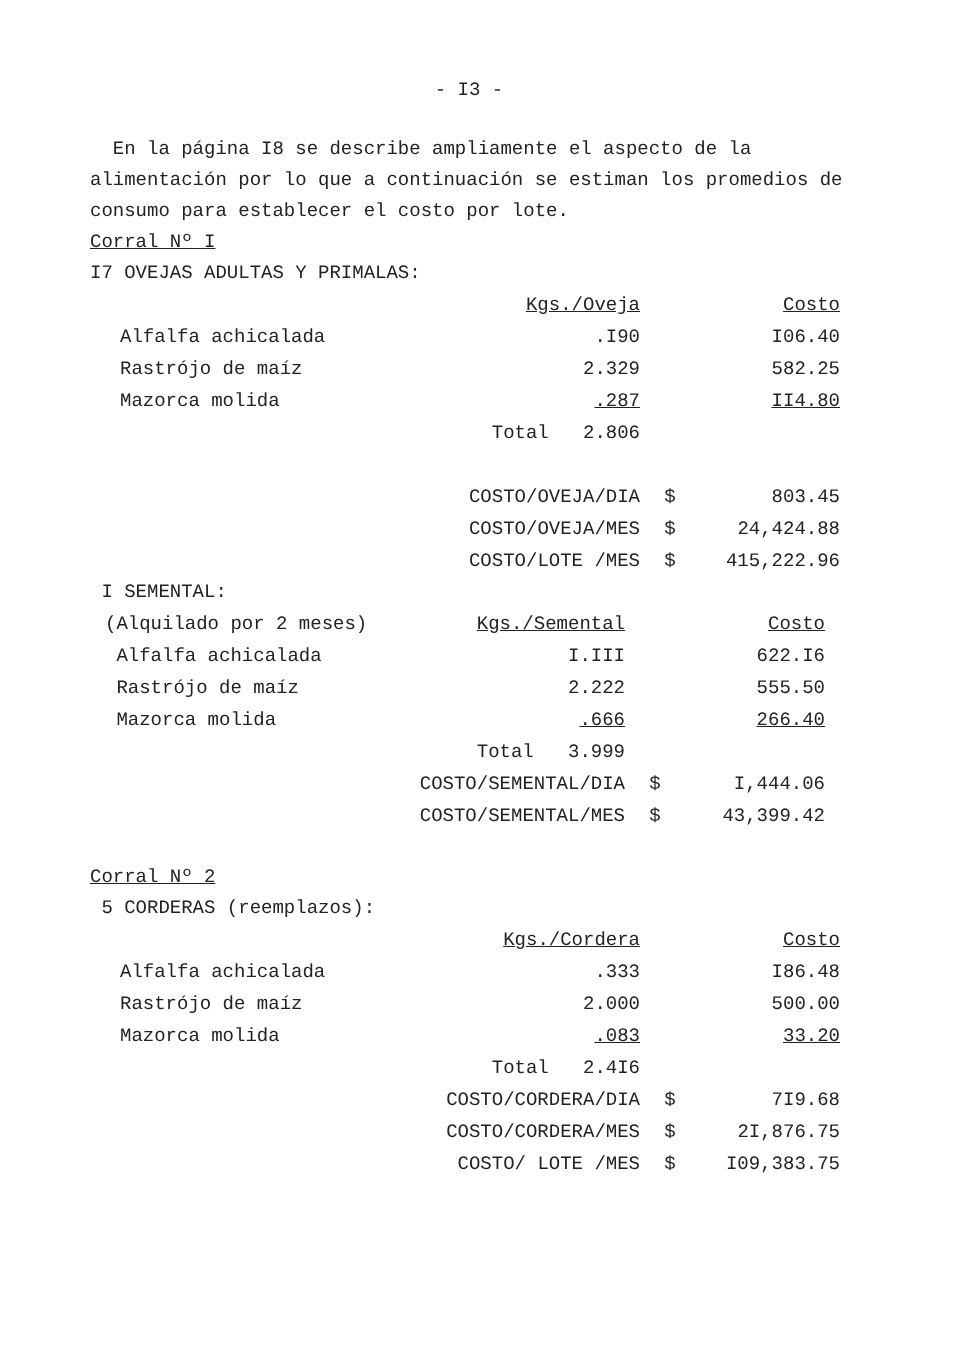- I3 -
En la página I8 se describe ampliamente el aspecto de la alimentación por lo que a continuación se estiman los promedios de consumo para establecer el costo por lote.
Corral Nº I
I7 OVEJAS ADULTAS Y PRIMALAS:
| | Kgs./Oveja | | Costo |
| Alfalfa achicalada | .I90 | | I06.40 |
| Rastrójo de maíz | 2.329 | | 582.25 |
| Mazorca molida | .287 | | II4.80 |
| | Total 2.806 | | |
| | COSTO/OVEJA/DIA | $ | 803.45 |
| | COSTO/OVEJA/MES | $ | 24,424.88 |
| | COSTO/LOTE /MES | $ | 415,222.96 |
I SEMENTAL:
| (Alquilado por 2 meses) | Kgs./Semental | | Costo |
| Alfalfa achicalada | I.III | | 622.I6 |
| Rastrójo de maíz | 2.222 | | 555.50 |
| Mazorca molida | .666 | | 266.40 |
| | Total 3.999 | | |
| | COSTO/SEMENTAL/DIA | $ | I,444.06 |
| | COSTO/SEMENTAL/MES | $ | 43,399.42 |
Corral Nº 2
5 CORDERAS (reemplazos):
| | Kgs./Cordera | | Costo |
| Alfalfa achicalada | .333 | | I86.48 |
| Rastrójo de maíz | 2.000 | | 500.00 |
| Mazorca molida | .083 | | 33.20 |
| | Total 2.4I6 | | |
| | COSTO/CORDERA/DIA | $ | 7I9.68 |
| | COSTO/CORDERA/MES | $ | 2I,876.75 |
| | COSTO/ LOTE /MES | $ | I09,383.75 |